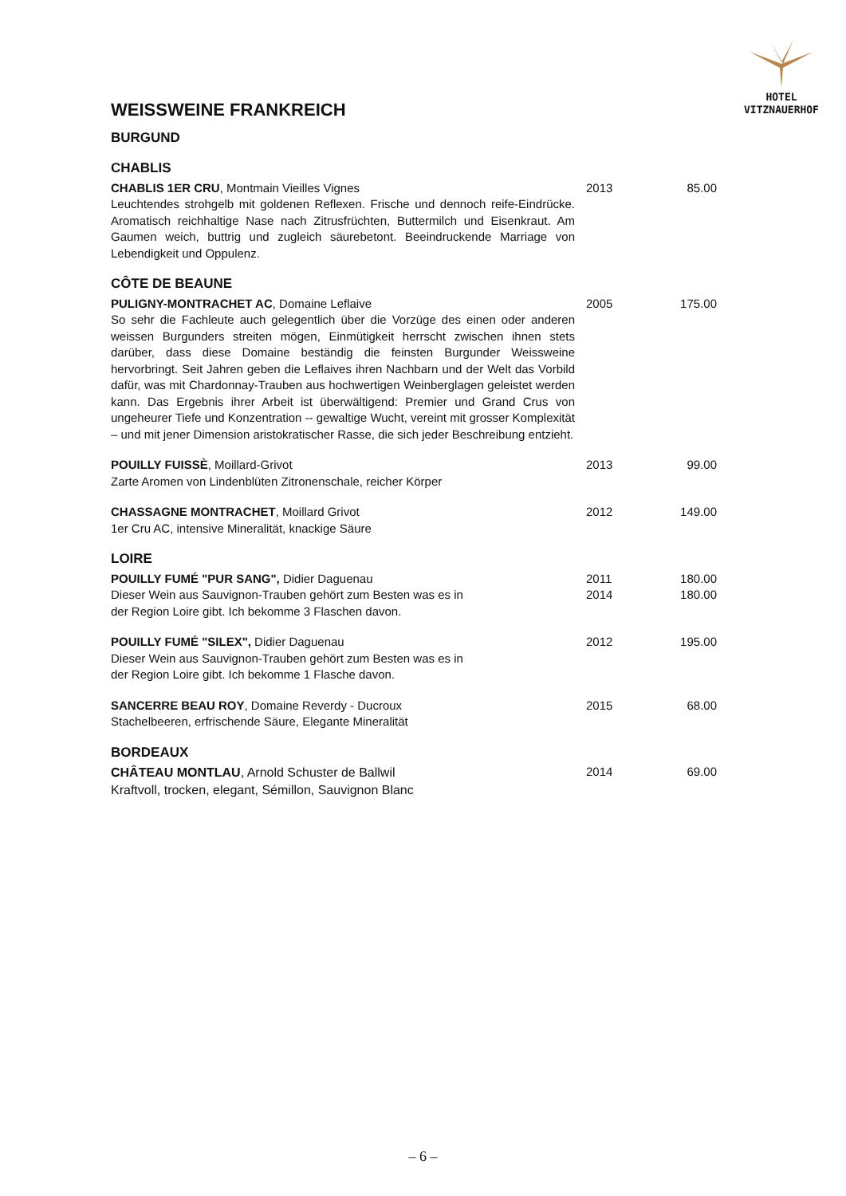HOTEL
VITZNAUERHOF
WEISSWEINE FRANKREICH
BURGUND
CHABLIS
CHABLIS 1ER CRU, Montmain Vieilles Vignes
Leuchtendes strohgelb mit goldenen Reflexen. Frische und dennoch reife-Eindrücke. Aromatisch reichhaltige Nase nach Zitrusfrüchten, Buttermilch und Eisenkraut. Am Gaumen weich, buttrig und zugleich säurebetont. Beeindruckende Marriage von Lebendigkeit und Oppulenz.
2013 85.00
CÔTE DE BEAUNE
PULIGNY-MONTRACHET AC, Domaine Leflaive
So sehr die Fachleute auch gelegentlich über die Vorzüge des einen oder anderen weissen Burgunders streiten mögen, Einmütigkeit herrscht zwischen ihnen stets darüber, dass diese Domaine beständig die feinsten Burgunder Weissweine hervorbringt. Seit Jahren geben die Leflaives ihren Nachbarn und der Welt das Vorbild dafür, was mit Chardonnay-Trauben aus hochwertigen Weinberglagen geleistet werden kann. Das Ergebnis ihrer Arbeit ist überwältigend: Premier und Grand Crus von ungeheurer Tiefe und Konzentration -- gewaltige Wucht, vereint mit grosser Komplexität – und mit jener Dimension aristokratischer Rasse, die sich jeder Beschreibung entzieht.
2005 175.00
POUILLY FUISSÈ, Moillard-Grivot
Zarte Aromen von Lindenblüten Zitronenschale, reicher Körper
2013 99.00
CHASSAGNE MONTRACHET, Moillard Grivot
1er Cru AC, intensive Mineralität, knackige Säure
2012 149.00
LOIRE
POUILLY FUMÉ "PUR SANG", Didier Daguenau
Dieser Wein aus Sauvignon-Trauben gehört zum Besten was es in
der Region Loire gibt. Ich bekomme 3 Flaschen davon.
2011
2014
180.00
180.00
POUILLY FUMÉ "SILEX", Didier Daguenau
Dieser Wein aus Sauvignon-Trauben gehört zum Besten was es in
der Region Loire gibt. Ich bekomme 1 Flasche davon.
2012 195.00
SANCERRE BEAU ROY, Domaine Reverdy - Ducroux
Stachelbeeren, erfrischende Säure, Elegante Mineralität
2015 68.00
BORDEAUX
CHÂTEAU MONTLAU, Arnold Schuster de Ballwil
Kraftvoll, trocken, elegant, Sémillon, Sauvignon Blanc
2014 69.00
– 6 –